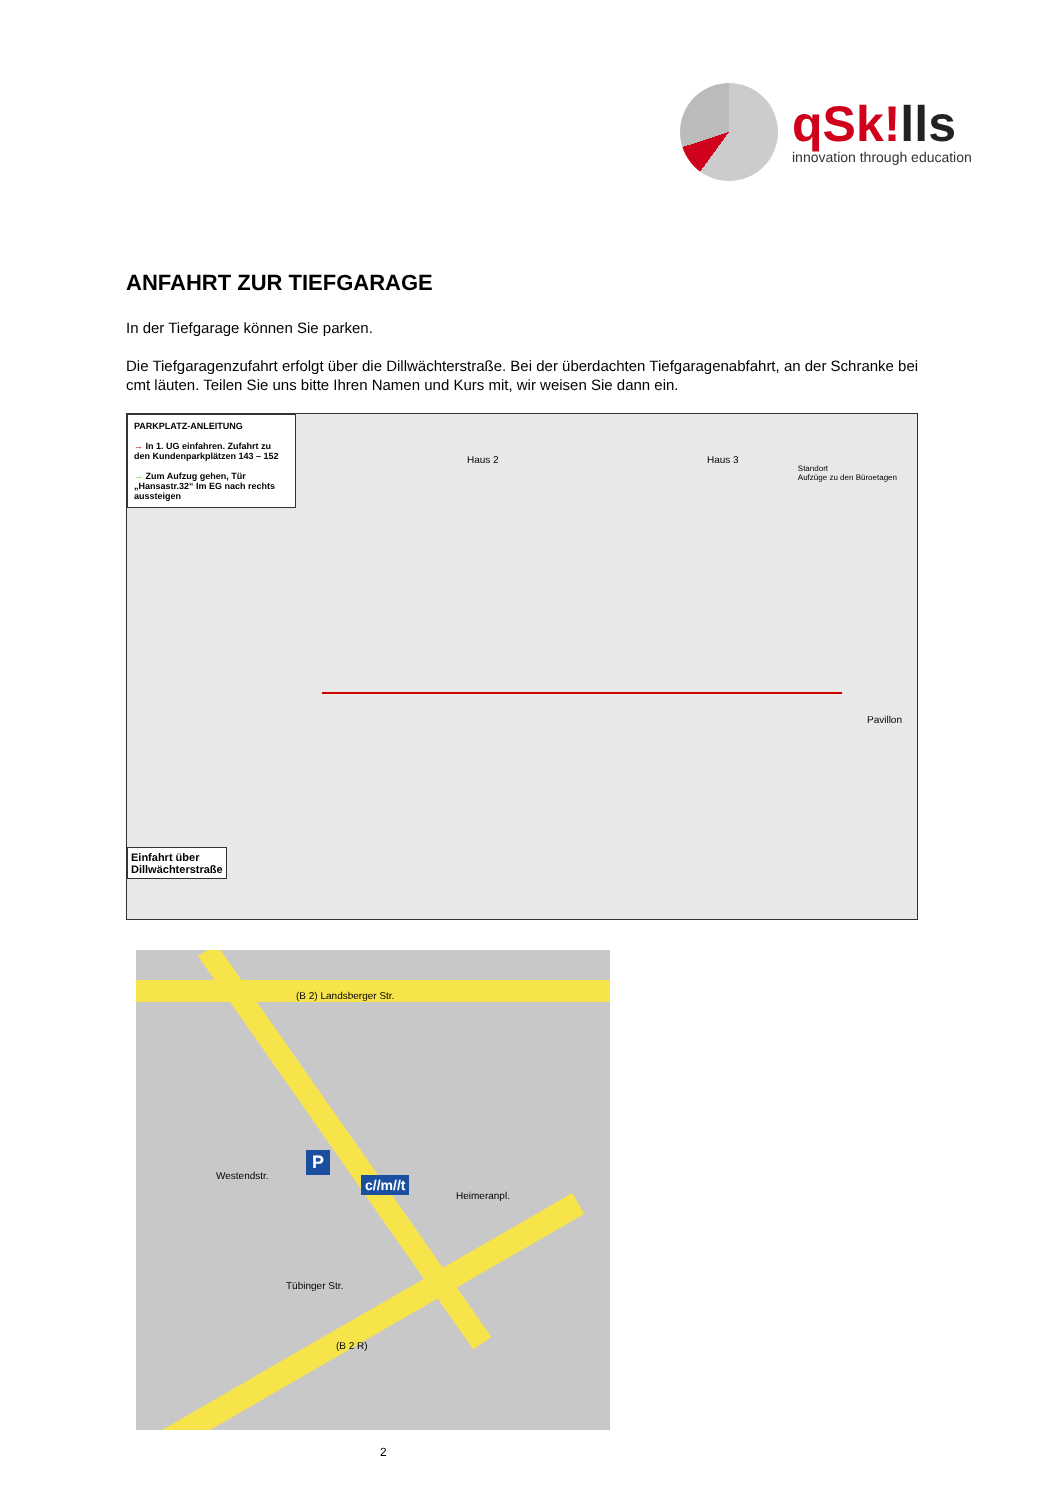qSk!lls
innovation through education
ANFAHRT ZUR TIEFGARAGE
In der Tiefgarage können Sie parken.
Die Tiefgaragenzufahrt erfolgt über die Dillwächterstraße. Bei der überdachten Tiefgaragenabfahrt, an der Schranke bei cmt läuten. Teilen Sie uns bitte Ihren Namen und Kurs mit, wir weisen Sie dann ein.
PARKPLATZ-ANLEITUNG
→ In 1. UG einfahren. Zufahrt zu den Kundenparkplätzen 143 – 152
→ Zum Aufzug gehen, Tür „Hansastr.32“ Im EG nach rechts aussteigen
Haus 2 Haus 3
Standort
Aufzüge zu den Büroetagen
Pavillon
Einfahrt über
Dillwächterstraße
(B 2) Landsberger Str.
P
c//m//t
Heimeranpl.
Westendstr.
Tübinger Str.
(B 2 R)
2